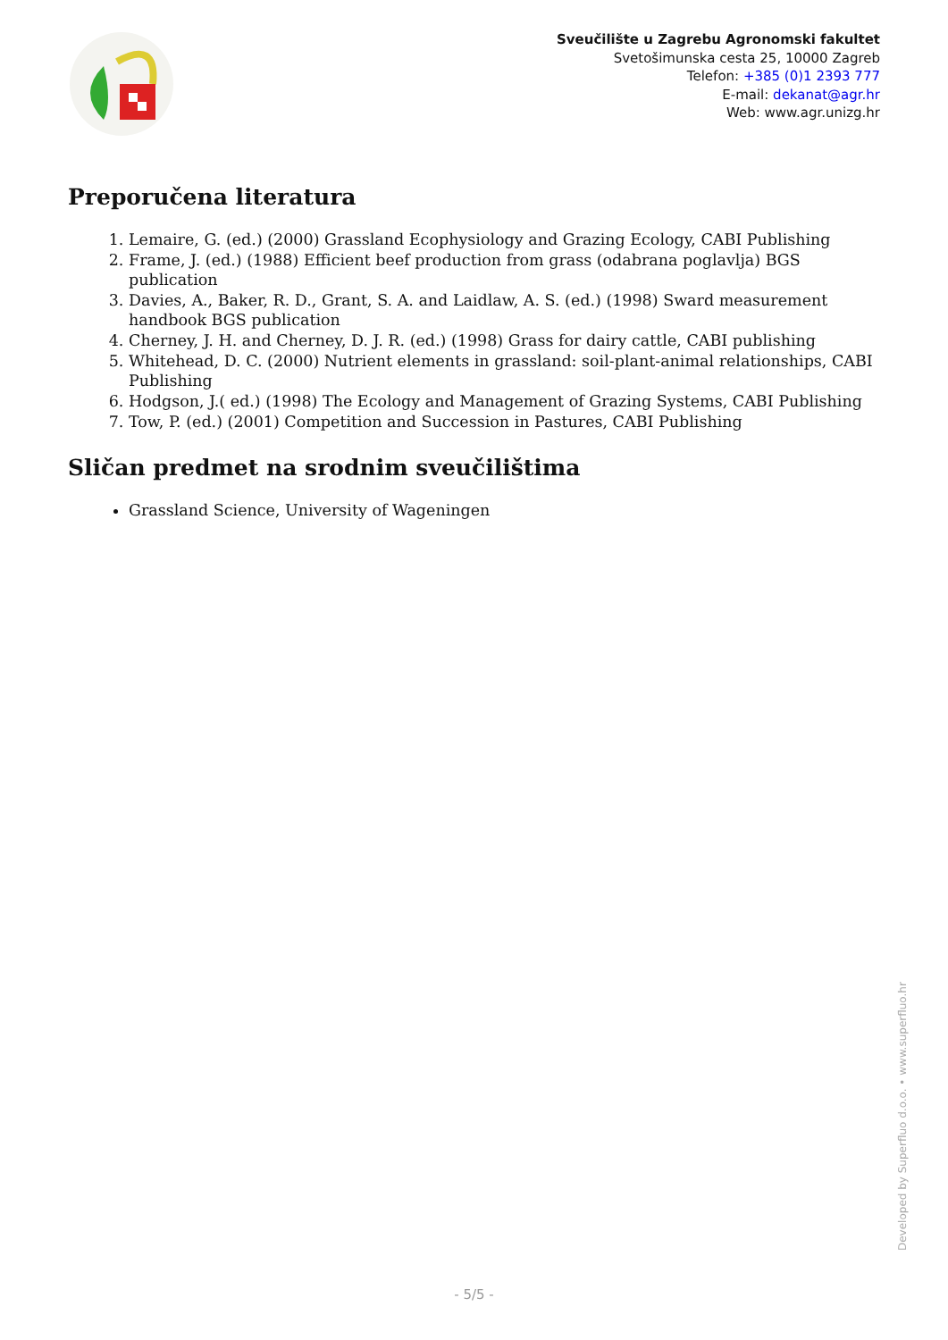Sveučilište u Zagrebu Agronomski fakultet
Svetošimunska cesta 25, 10000 Zagreb
Telefon: +385 (0)1 2393 777
E-mail: dekanat@agr.hr
Web: www.agr.unizg.hr
Preporučena literatura
1. Lemaire, G. (ed.) (2000) Grassland Ecophysiology and Grazing Ecology, CABI Publishing
2. Frame, J. (ed.) (1988) Efficient beef production from grass (odabrana poglavlja) BGS publication
3. Davies, A., Baker, R. D., Grant, S. A. and Laidlaw, A. S. (ed.) (1998) Sward measurement handbook BGS publication
4. Cherney, J. H. and Cherney, D. J. R. (ed.) (1998) Grass for dairy cattle, CABI publishing
5. Whitehead, D. C. (2000) Nutrient elements in grassland: soil-plant-animal relationships, CABI Publishing
6. Hodgson, J.( ed.) (1998) The Ecology and Management of Grazing Systems, CABI Publishing
7. Tow, P. (ed.) (2001) Competition and Succession in Pastures, CABI Publishing
Sličan predmet na srodnim sveučilištima
Grassland Science, University of Wageningen
Developed by Superfluo d.o.o. • www.superfluo.hr
- 5/5 -